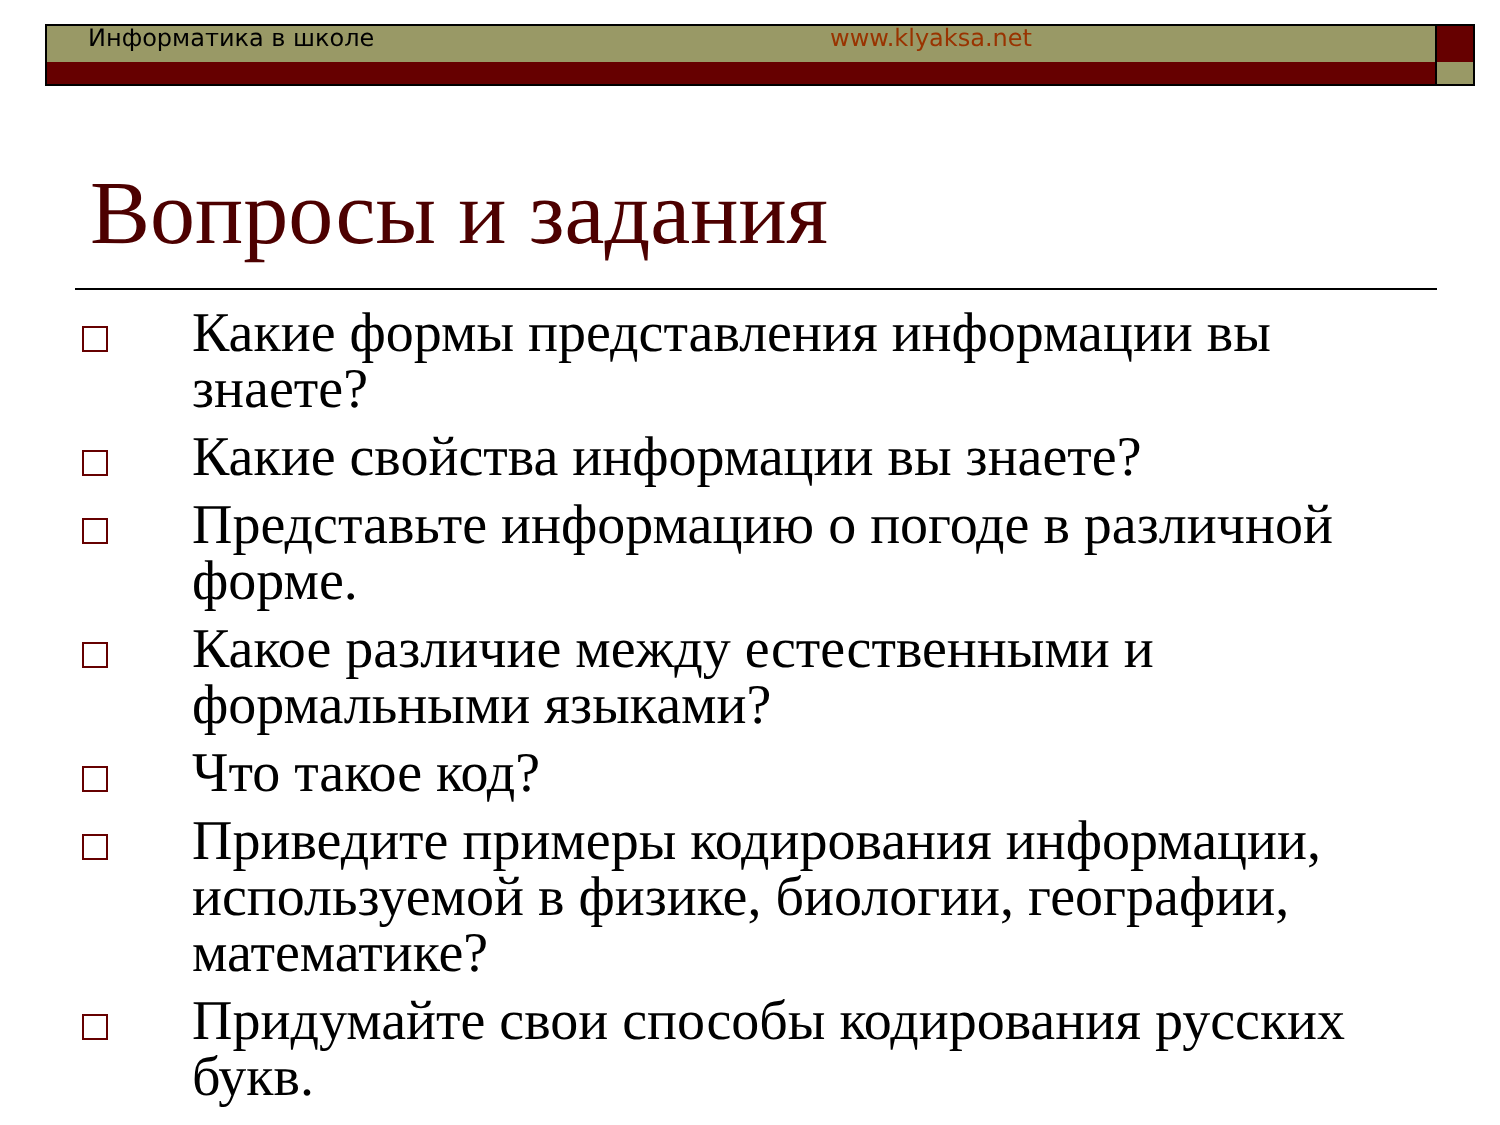Информатика в школе www.klyaksa.net
Вопросы и задания
Какие формы представления информации вы знаете?
Какие свойства информации вы знаете?
Представьте информацию о погоде в различной форме.
Какое различие между естественными и формальными языками?
Что такое код?
Приведите примеры кодирования информации, используемой в физике, биологии, географии, математике?
Придумайте свои способы кодирования русских букв.